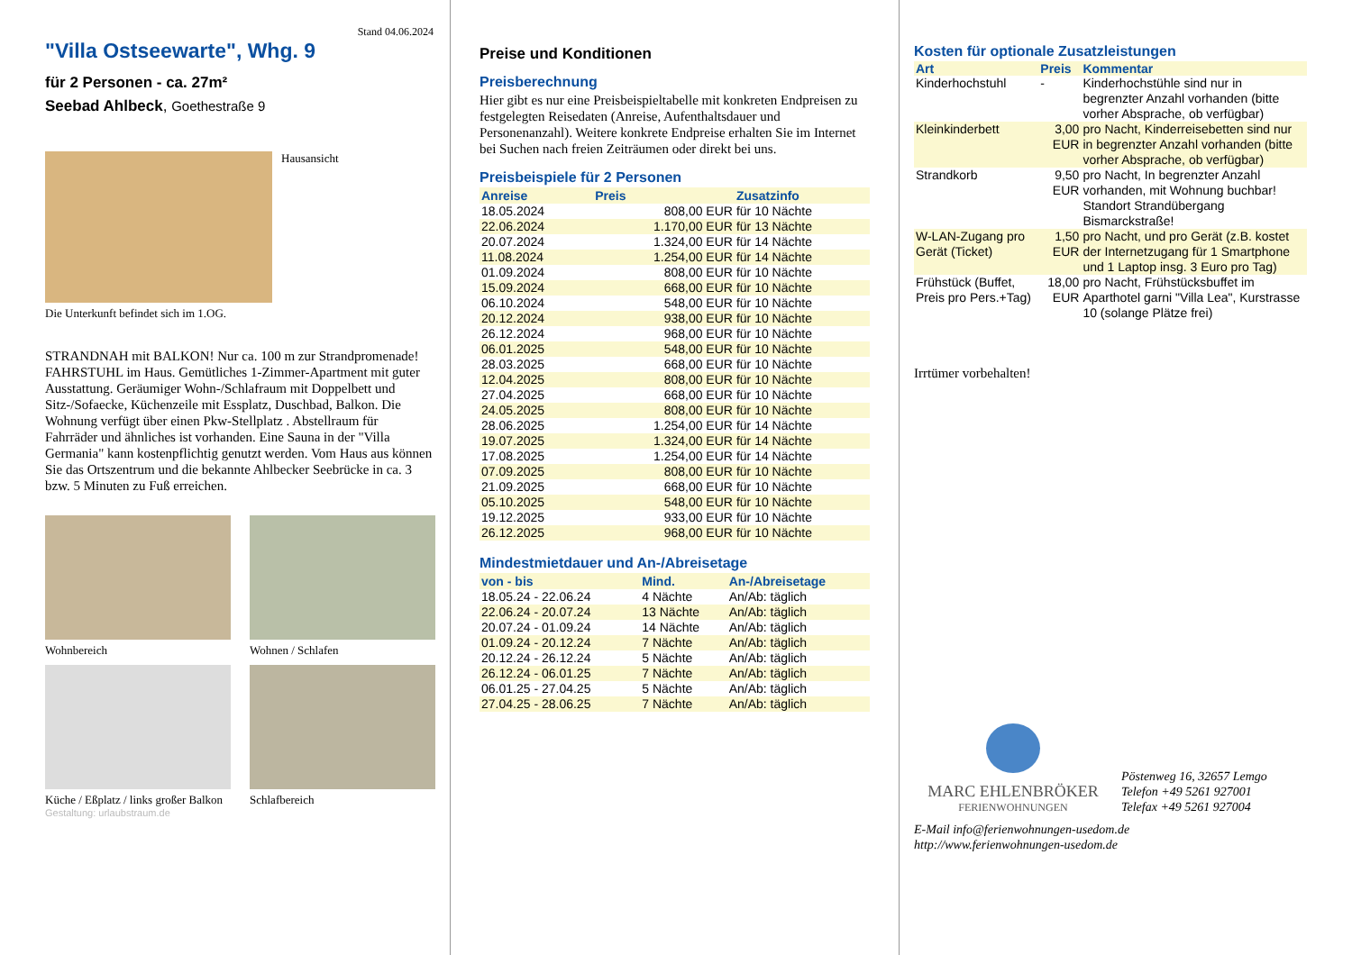Stand 04.06.2024
"Villa Ostseewarte", Whg. 9
für 2 Personen - ca. 27m²
Seebad Ahlbeck, Goethestraße 9
Hausansicht
Die Unterkunft befindet sich im 1.OG.
STRANDNAH mit BALKON! Nur ca. 100 m zur Strandpromenade! FAHRSTUHL im Haus. Gemütliches 1-Zimmer-Apartment mit guter Ausstattung. Geräumiger Wohn-/Schlafraum mit Doppelbett und Sitz-/Sofaecke, Küchenzeile mit Essplatz, Duschbad, Balkon. Die Wohnung verfügt über einen Pkw-Stellplatz . Abstellraum für Fahrräder und ähnliches ist vorhanden. Eine Sauna in der "Villa Germania" kann kostenpflichtig genutzt werden. Vom Haus aus können Sie das Ortszentrum und die bekannte Ahlbecker Seebrücke in ca. 3 bzw. 5 Minuten zu Fuß erreichen.
Wohnbereich
Wohnen / Schlafen
Küche / Eßplatz / links großer Balkon
Schlafbereich
Gestaltung: urlaubstraum.de
Preise und Konditionen
Preisberechnung
Hier gibt es nur eine Preisbeispieltabelle mit konkreten Endpreisen zu festgelegten Reisedaten (Anreise, Aufenthaltsdauer und Personenanzahl). Weitere konkrete Endpreise erhalten Sie im Internet bei Suchen nach freien Zeiträumen oder direkt bei uns.
Preisbeispiele für 2 Personen
| Anreise | Preis | Zusatzinfo |
| --- | --- | --- |
| 18.05.2024 | 808,00 EUR | für 10 Nächte |
| 22.06.2024 | 1.170,00 EUR | für 13 Nächte |
| 20.07.2024 | 1.324,00 EUR | für 14 Nächte |
| 11.08.2024 | 1.254,00 EUR | für 14 Nächte |
| 01.09.2024 | 808,00 EUR | für 10 Nächte |
| 15.09.2024 | 668,00 EUR | für 10 Nächte |
| 06.10.2024 | 548,00 EUR | für 10 Nächte |
| 20.12.2024 | 938,00 EUR | für 10 Nächte |
| 26.12.2024 | 968,00 EUR | für 10 Nächte |
| 06.01.2025 | 548,00 EUR | für 10 Nächte |
| 28.03.2025 | 668,00 EUR | für 10 Nächte |
| 12.04.2025 | 808,00 EUR | für 10 Nächte |
| 27.04.2025 | 668,00 EUR | für 10 Nächte |
| 24.05.2025 | 808,00 EUR | für 10 Nächte |
| 28.06.2025 | 1.254,00 EUR | für 14 Nächte |
| 19.07.2025 | 1.324,00 EUR | für 14 Nächte |
| 17.08.2025 | 1.254,00 EUR | für 14 Nächte |
| 07.09.2025 | 808,00 EUR | für 10 Nächte |
| 21.09.2025 | 668,00 EUR | für 10 Nächte |
| 05.10.2025 | 548,00 EUR | für 10 Nächte |
| 19.12.2025 | 933,00 EUR | für 10 Nächte |
| 26.12.2025 | 968,00 EUR | für 10 Nächte |
Mindestmietdauer und An-/Abreisetage
| von - bis | Mind. | An-/Abreisetage |
| --- | --- | --- |
| 18.05.24 - 22.06.24 | 4 Nächte | An/Ab: täglich |
| 22.06.24 - 20.07.24 | 13 Nächte | An/Ab: täglich |
| 20.07.24 - 01.09.24 | 14 Nächte | An/Ab: täglich |
| 01.09.24 - 20.12.24 | 7 Nächte | An/Ab: täglich |
| 20.12.24 - 26.12.24 | 5 Nächte | An/Ab: täglich |
| 26.12.24 - 06.01.25 | 7 Nächte | An/Ab: täglich |
| 06.01.25 - 27.04.25 | 5 Nächte | An/Ab: täglich |
| 27.04.25 - 28.06.25 | 7 Nächte | An/Ab: täglich |
Kosten für optionale Zusatzleistungen
| Art | Preis | Kommentar |
| --- | --- | --- |
| Kinderhochstuhl | - | Kinderhochstühle sind nur in begrenzter Anzahl vorhanden (bitte vorher Absprache, ob verfügbar) |
| Kleinkinderbett | 3,00 EUR | pro Nacht, Kinderreisebetten sind nur in begrenzter Anzahl vorhanden (bitte vorher Absprache, ob verfügbar) |
| Strandkorb | 9,50 EUR | pro Nacht, In begrenzter Anzahl vorhanden, mit Wohnung buchbar! Standort Strandübergang Bismarckstraße! |
| W-LAN-Zugang pro Gerät (Ticket) | 1,50 EUR | pro Nacht, und pro Gerät (z.B. kostet der Internetzugang für 1 Smartphone und 1 Laptop insg. 3 Euro pro Tag) |
| Frühstück (Buffet, Preis pro Pers.+Tag) | 18,00 EUR | pro Nacht, Frühstücksbuffet im Aparthotel garni "Villa Lea", Kurstrasse 10 (solange Plätze frei) |
Irrtümer vorbehalten!
MARC EHLENBRÖKER
FERIENWOHNUNGEN
Pöstenweg 16, 32657 Lemgo
Telefon +49 5261 927001
Telefax +49 5261 927004
E-Mail info@ferienwohnungen-usedom.de
http://www.ferienwohnungen-usedom.de